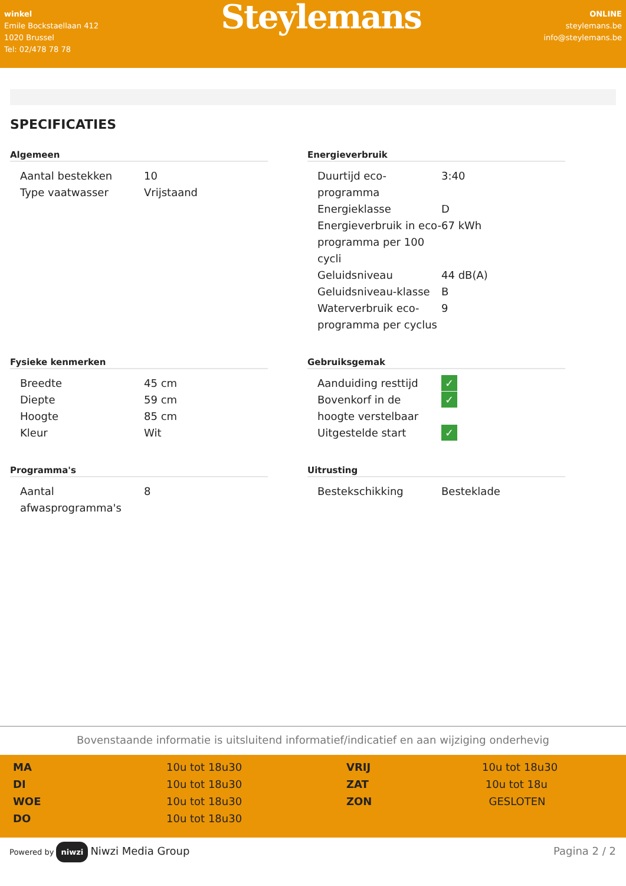winkel
Emile Bockstaellaan 412
1020 Brussel
Tel: 02/478 78 78
Steylemans
ONLINE
steylemans.be
info@steylemans.be
SPECIFICATIES
Algemeen
| Aantal bestekken | 10 |
| Type vaatwasser | Vrijstaand |
Energieverbruik
| Duurtijd eco-programma | 3:40 |
| Energieklasse | D |
| Energieverbruik in eco-programma per 100 cycli | 67 kWh |
| Geluidsniveau | 44 dB(A) |
| Geluidsniveau-klasse | B |
| Waterverbruik eco-programma per cyclus | 9 |
Fysieke kenmerken
| Breedte | 45 cm |
| Diepte | 59 cm |
| Hoogte | 85 cm |
| Kleur | Wit |
Gebruiksgemak
| Aanduiding resttijd | ✓ |
| Bovenkorf in de hoogte verstelbaar | ✓ |
| Uitgestelde start | ✓ |
Programma's
| Aantal afwasprogramma's | 8 |
Uitrusting
| Bestekschikking | Besteklade |
Bovenstaande informatie is uitsluitend informatief/indicatief en aan wijziging onderhevig
| MA | 10u tot 18u30 | VRIJ | 10u tot 18u30 |
| DI | 10u tot 18u30 | ZAT | 10u tot 18u |
| WOE | 10u tot 18u30 | ZON | GESLOTEN |
| DO | 10u tot 18u30 | | |
Powered by niwzi Niwzi Media Group
Pagina 2 / 2